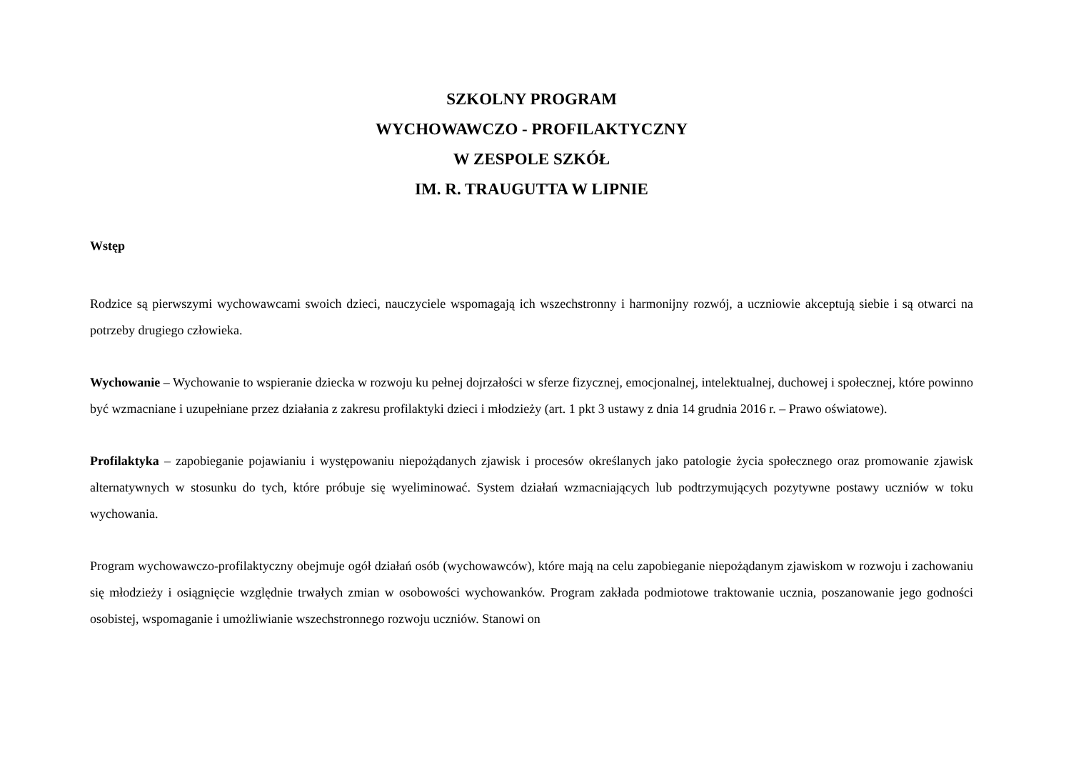SZKOLNY PROGRAM
WYCHOWAWCZO - PROFILAKTYCZNY
W ZESPOLE SZKÓŁ
IM. R. TRAUGUTTA W LIPNIE
Wstęp
Rodzice są pierwszymi wychowawcami swoich dzieci, nauczyciele wspomagają ich wszechstronny i harmonijny rozwój, a uczniowie akceptują siebie i są otwarci na potrzeby drugiego człowieka.
Wychowanie – Wychowanie to wspieranie dziecka w rozwoju ku pełnej dojrzałości w sferze fizycznej, emocjonalnej, intelektualnej, duchowej i społecznej, które powinno być wzmacniane i uzupełniane przez działania z zakresu profilaktyki dzieci i młodzieży (art. 1 pkt 3 ustawy z dnia 14 grudnia 2016 r. – Prawo oświatowe).
Profilaktyka – zapobieganie pojawianiu i występowaniu niepożądanych zjawisk i procesów określanych jako patologie życia społecznego oraz promowanie zjawisk alternatywnych w stosunku do tych, które próbuje się wyeliminować. System działań wzmacniających lub podtrzymujących pozytywne postawy uczniów w toku wychowania.
Program wychowawczo-profilaktyczny obejmuje ogół działań osób (wychowawców), które mają na celu zapobieganie niepożądanym zjawiskom w rozwoju i zachowaniu się młodzieży i osiągnięcie względnie trwałych zmian w osobowości wychowanków. Program zakłada podmiotowe traktowanie ucznia, poszanowanie jego godności osobistej, wspomaganie i umożliwianie wszechstronnego rozwoju uczniów. Stanowi on